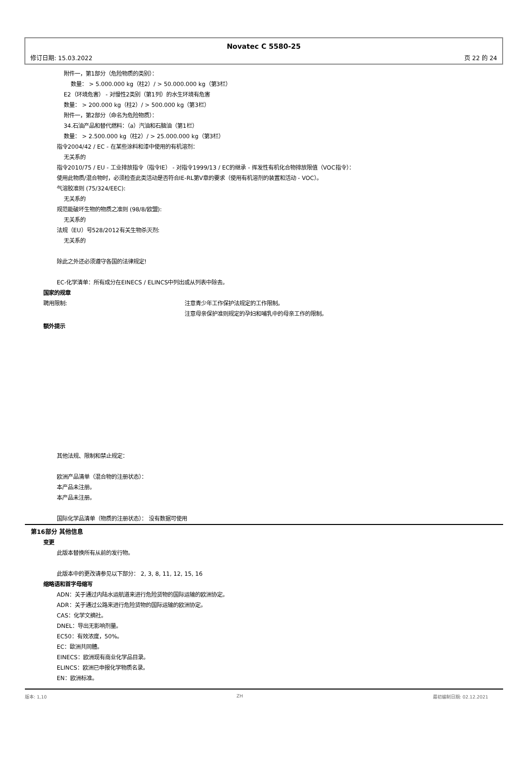Novatec C 5580-25
修订日期: 15.03.2022 页 22 的 24
附件一，第1部分（危险物质的类别）：
数量： > 5.000.000 kg（柱2）/ > 50.000.000 kg（第3栏）
E2（环境危害） - 对慢性2类别（第1列）的水生环境有危害
数量： > 200.000 kg（柱2）/ > 500.000 kg（第3栏）
附件一，第2部分（命名为危险物质）：
34.石油产品和替代燃料：（a）汽油和石脑油（第1栏）
数量： > 2.500.000 kg（柱2）/ > 25.000.000 kg（第3栏）
指令2004/42 / EC - 在某些涂料和漆中使用的有机溶剂：
无关系的
指令2010/75 / EU - 工业排放指令（指令IE） - 对指令1999/13 / EC的继承 - 挥发性有机化合物排放限值（VOC指令）：
使用此物质/混合物时，必须检查此类活动是否符合IE-RL第V章的要求（使用有机溶剂的装置和活动 - VOC）。
气溶胶准则 (75/324/EEC):
无关系的
规范能破坏生物的物质之准则 (98/8/欧盟):
无关系的
法规（EU）号528/2012有关生物杀灭剂:
无关系的
除此之外还必须遵守各国的法律规定!
EC-化学清单：所有成分在EINECS / ELINCS中列出或从列表中除去。
国家的规章
聘用限制: 注意青少年工作保护法规定的工作限制。
注意母亲保护准则规定的孕妇和哺乳中的母亲工作的限制。
额外提示
其他法规、限制和禁止规定：
欧洲产品清单（混合物的注册状态）：
本产品未注册。
本产品未注册。
国际化学品清单（物质的注册状态）： 没有数据可使用
第16部分 其他信息
变更
此版本替换所有从前的发行物。
此版本中的更改请参见以下部分： 2, 3, 8, 11, 12, 15, 16
缩略语和首字母缩写
ADN：关于通过内陆水运航道来进行危险货物的国际运输的欧洲协定。
ADR：关于通过公路来进行危险货物的国际运输的欧洲协定。
CAS：化学文摘社。
DNEL：导出无影响剂量。
EC50：有效浓度，50%。
EC：歐洲共同體。
EINECS：欧洲现有商业化学品目录。
ELINCS：欧洲已申报化学物质名录。
EN：欧洲标准。
版本: 1,10 ZH 最初编制日期: 02.12.2021